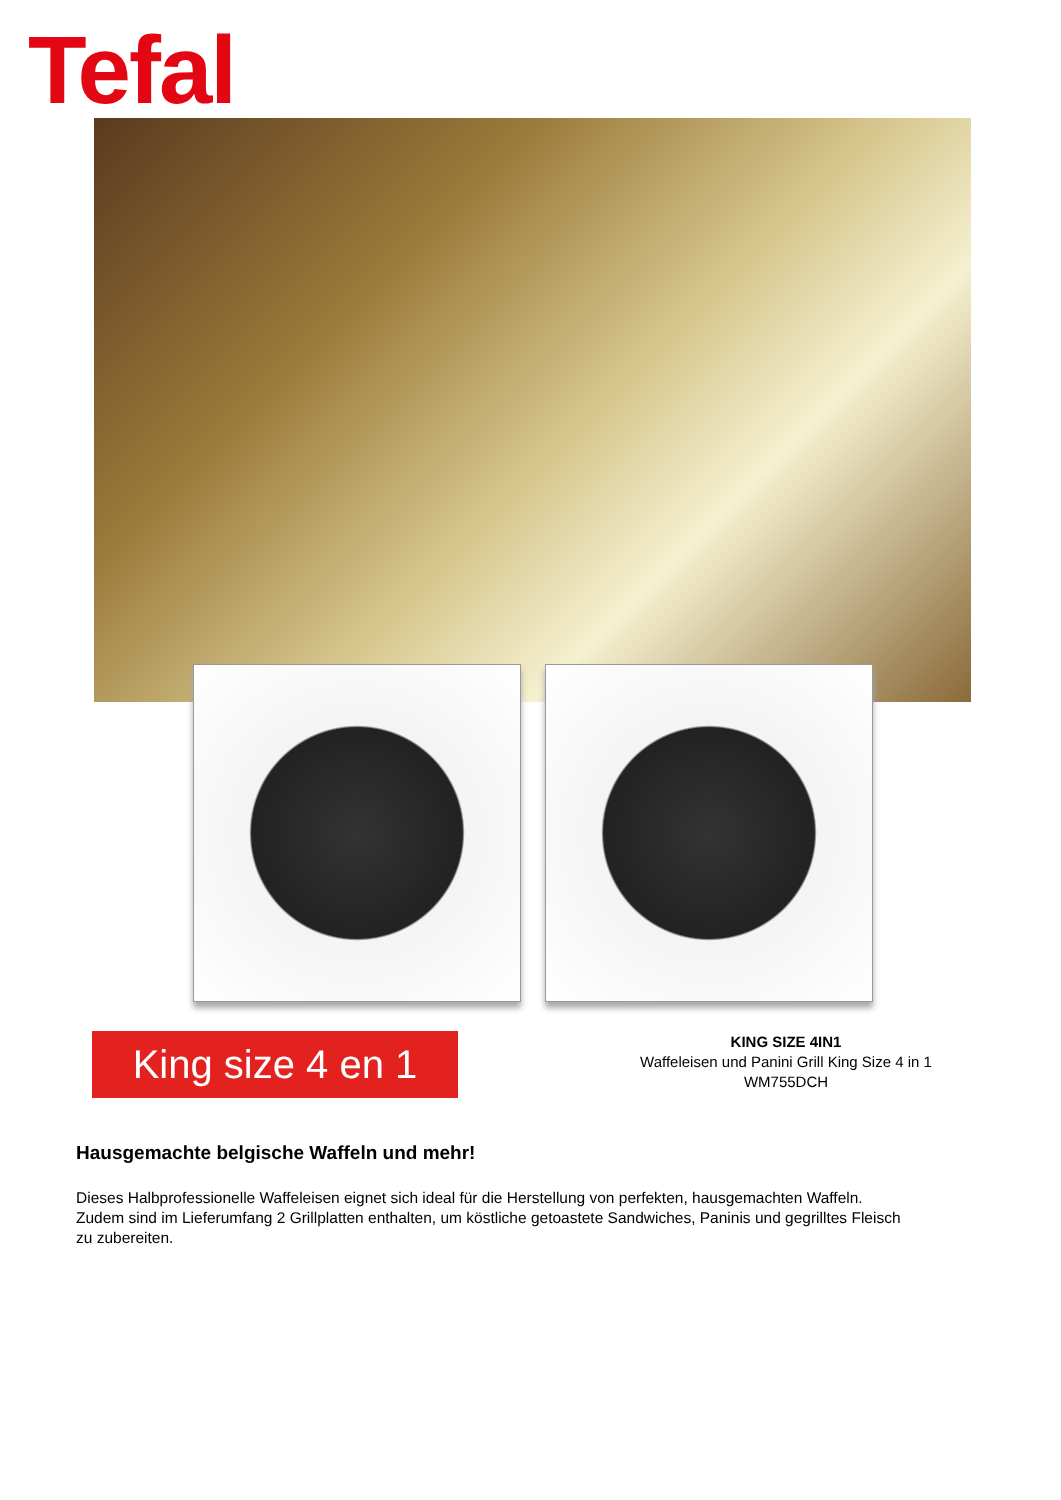Tefal
King size 4 en 1
KING SIZE 4IN1
Waffeleisen und Panini Grill King Size 4 in 1
WM755DCH
Hausgemachte belgische Waffeln und mehr!
Dieses Halbprofessionelle Waffeleisen eignet sich ideal für die Herstellung von perfekten, hausgemachten Waffeln. Zudem sind im Lieferumfang 2 Grillplatten enthalten, um köstliche getoastete Sandwiches, Paninis und gegrilltes Fleisch zu zubereiten.